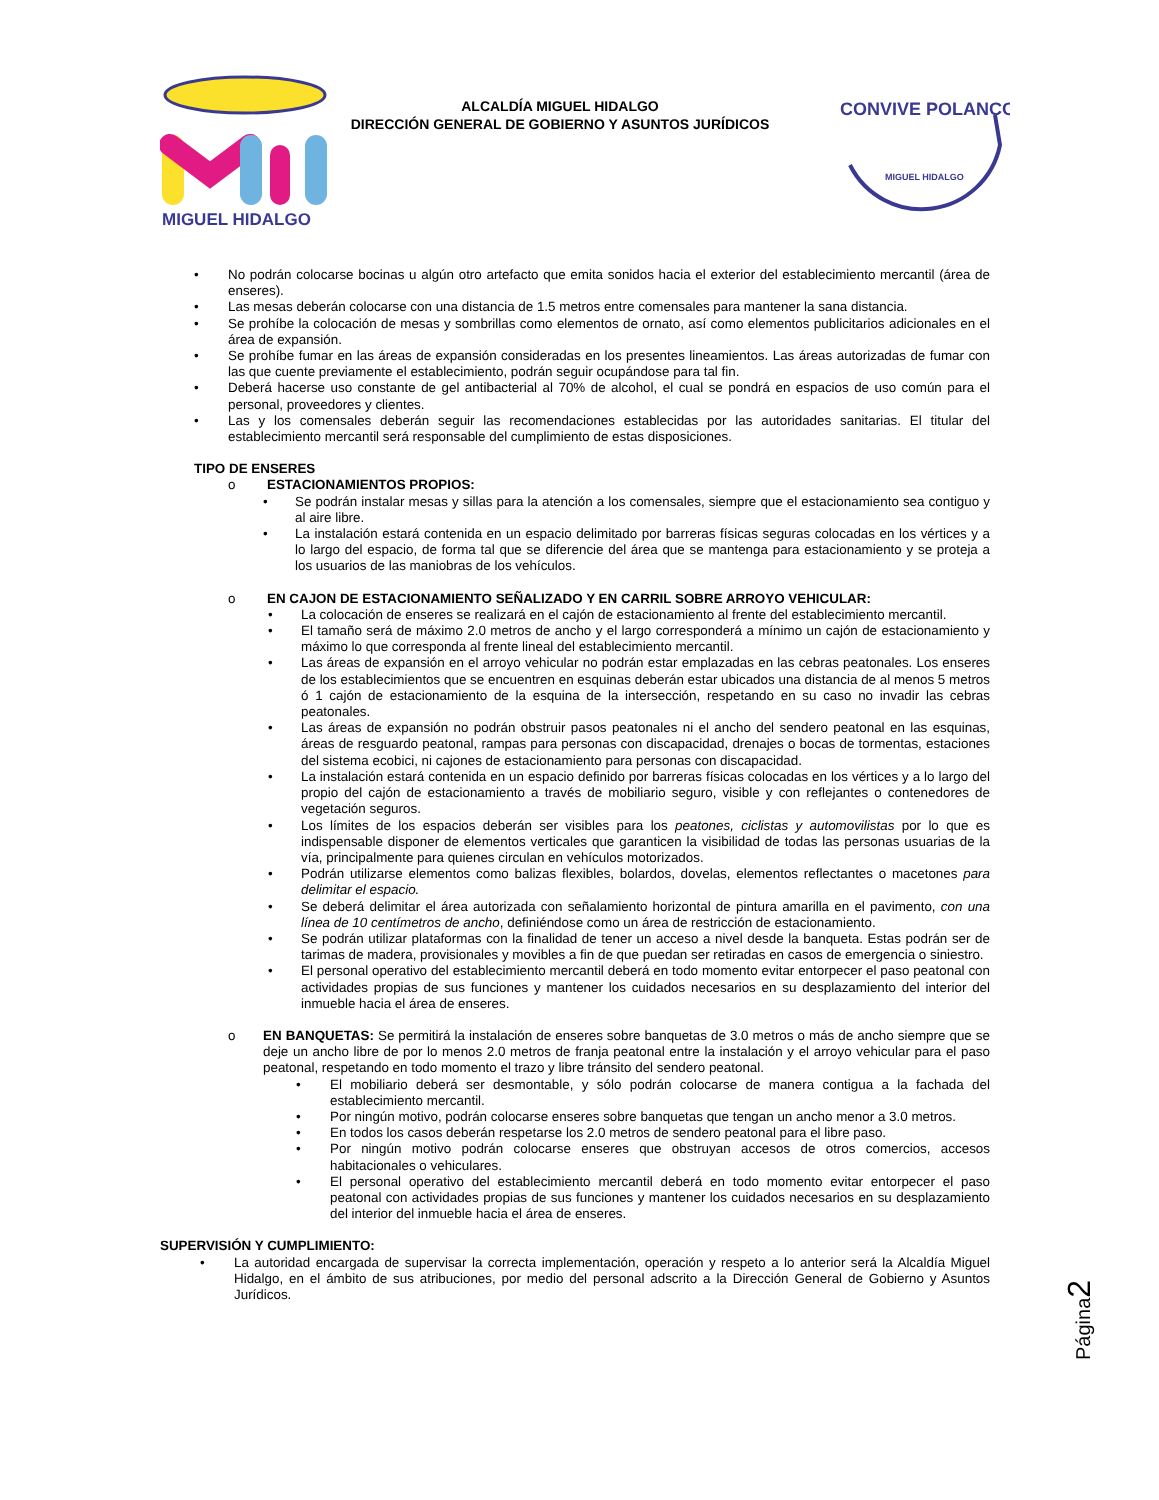MIGUEL HIDALGO
ALCALDÍA MIGUEL HIDALGO
DIRECCIÓN GENERAL DE GOBIERNO Y ASUNTOS JURÍDICOS
CONVIVE POLANCO
MIGUEL HIDALGO
• No podrán colocarse bocinas u algún otro artefacto que emita sonidos hacia el exterior del establecimiento mercantil (área de enseres).
• Las mesas deberán colocarse con una distancia de 1.5 metros entre comensales para mantener la sana distancia.
• Se prohíbe la colocación de mesas y sombrillas como elementos de ornato, así como elementos publicitarios adicionales en el área de expansión.
• Se prohíbe fumar en las áreas de expansión consideradas en los presentes lineamientos. Las áreas autorizadas de fumar con las que cuente previamente el establecimiento, podrán seguir ocupándose para tal fin.
• Deberá hacerse uso constante de gel antibacterial al 70% de alcohol, el cual se pondrá en espacios de uso común para el personal, proveedores y clientes.
• Las y los comensales deberán seguir las recomendaciones establecidas por las autoridades sanitarias. El titular del establecimiento mercantil será responsable del cumplimiento de estas disposiciones.
TIPO DE ENSERES
o ESTACIONAMIENTOS PROPIOS:
• Se podrán instalar mesas y sillas para la atención a los comensales, siempre que el estacionamiento sea contiguo y al aire libre.
• La instalación estará contenida en un espacio delimitado por barreras físicas seguras colocadas en los vértices y a lo largo del espacio, de forma tal que se diferencie del área que se mantenga para estacionamiento y se proteja a los usuarios de las maniobras de los vehículos.
o EN CAJON DE ESTACIONAMIENTO SEÑALIZADO Y EN CARRIL SOBRE ARROYO VEHICULAR:
• La colocación de enseres se realizará en el cajón de estacionamiento al frente del establecimiento mercantil.
• El tamaño será de máximo 2.0 metros de ancho y el largo corresponderá a mínimo un cajón de estacionamiento y máximo lo que corresponda al frente lineal del establecimiento mercantil.
• Las áreas de expansión en el arroyo vehicular no podrán estar emplazadas en las cebras peatonales. Los enseres de los establecimientos que se encuentren en esquinas deberán estar ubicados una distancia de al menos 5 metros ó 1 cajón de estacionamiento de la esquina de la intersección, respetando en su caso no invadir las cebras peatonales.
• Las áreas de expansión no podrán obstruir pasos peatonales ni el ancho del sendero peatonal en las esquinas, áreas de resguardo peatonal, rampas para personas con discapacidad, drenajes o bocas de tormentas, estaciones del sistema ecobici, ni cajones de estacionamiento para personas con discapacidad.
• La instalación estará contenida en un espacio definido por barreras físicas colocadas en los vértices y a lo largo del propio del cajón de estacionamiento a través de mobiliario seguro, visible y con reflejantes o contenedores de vegetación seguros.
• Los límites de los espacios deberán ser visibles para los peatones, ciclistas y automovilistas por lo que es indispensable disponer de elementos verticales que garanticen la visibilidad de todas las personas usuarias de la vía, principalmente para quienes circulan en vehículos motorizados.
• Podrán utilizarse elementos como balizas flexibles, bolardos, dovelas, elementos reflectantes o macetones para delimitar el espacio.
• Se deberá delimitar el área autorizada con señalamiento horizontal de pintura amarilla en el pavimento, con una línea de 10 centímetros de ancho, definiéndose como un área de restricción de estacionamiento.
• Se podrán utilizar plataformas con la finalidad de tener un acceso a nivel desde la banqueta. Estas podrán ser de tarimas de madera, provisionales y movibles a fin de que puedan ser retiradas en casos de emergencia o siniestro.
• El personal operativo del establecimiento mercantil deberá en todo momento evitar entorpecer el paso peatonal con actividades propias de sus funciones y mantener los cuidados necesarios en su desplazamiento del interior del inmueble hacia el área de enseres.
o EN BANQUETAS: Se permitirá la instalación de enseres sobre banquetas de 3.0 metros o más de ancho siempre que se deje un ancho libre de por lo menos 2.0 metros de franja peatonal entre la instalación y el arroyo vehicular para el paso peatonal, respetando en todo momento el trazo y libre tránsito del sendero peatonal.
• El mobiliario deberá ser desmontable, y sólo podrán colocarse de manera contigua a la fachada del establecimiento mercantil.
• Por ningún motivo, podrán colocarse enseres sobre banquetas que tengan un ancho menor a 3.0 metros.
• En todos los casos deberán respetarse los 2.0 metros de sendero peatonal para el libre paso.
• Por ningún motivo podrán colocarse enseres que obstruyan accesos de otros comercios, accesos habitacionales o vehiculares.
• El personal operativo del establecimiento mercantil deberá en todo momento evitar entorpecer el paso peatonal con actividades propias de sus funciones y mantener los cuidados necesarios en su desplazamiento del interior del inmueble hacia el área de enseres.
SUPERVISIÓN Y CUMPLIMIENTO:
• La autoridad encargada de supervisar la correcta implementación, operación y respeto a lo anterior será la Alcaldía Miguel Hidalgo, en el ámbito de sus atribuciones, por medio del personal adscrito a la Dirección General de Gobierno y Asuntos Jurídicos.
Página2